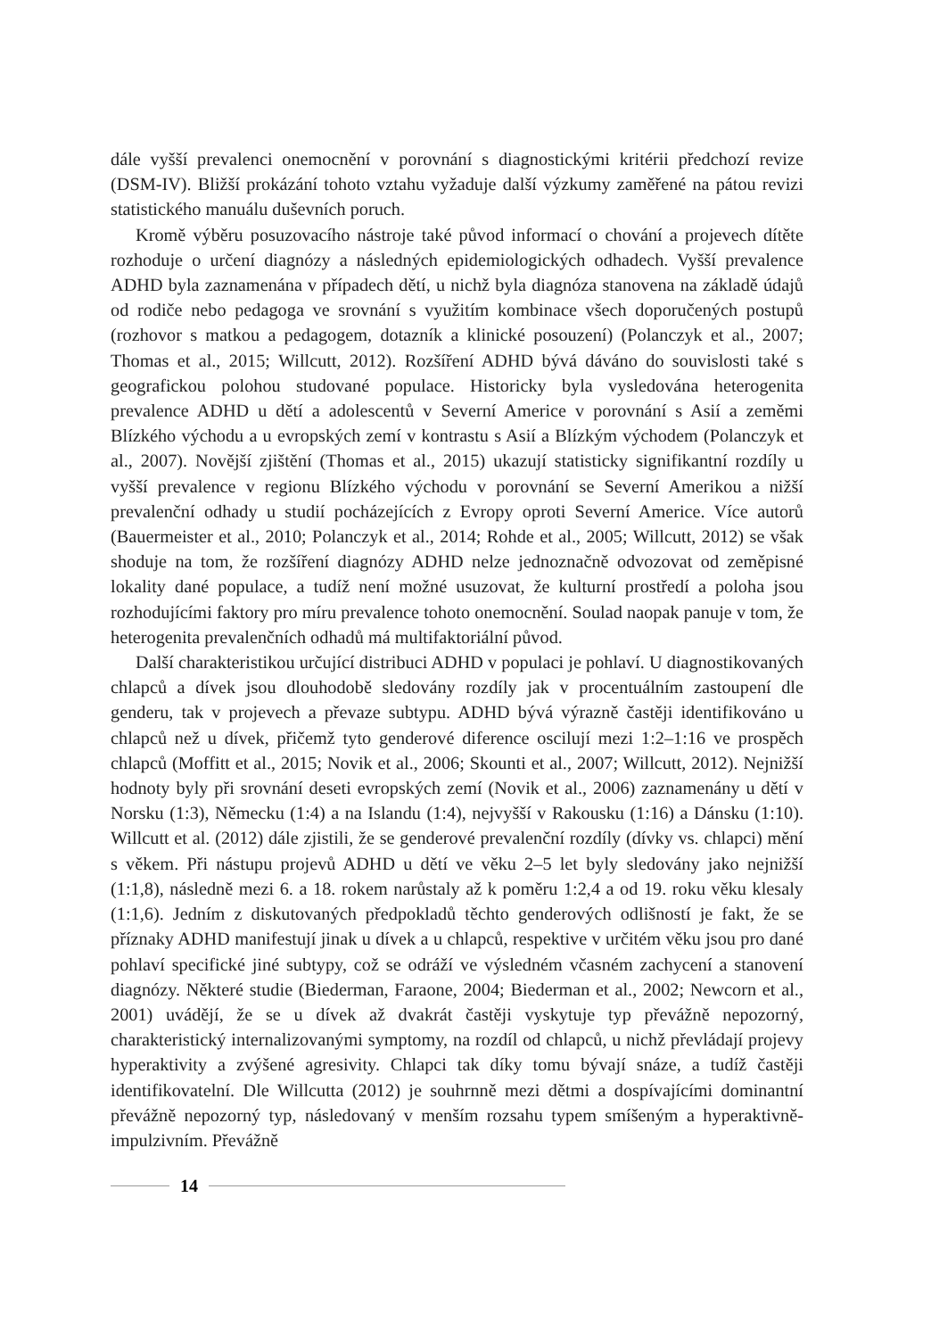dále vyšší prevalenci onemocnění v porovnání s diagnostickými kritérii předchozí revize (DSM-IV). Bližší prokázání tohoto vztahu vyžaduje další výzkumy zaměřené na pátou revizi statistického manuálu duševních poruch.
Kromě výběru posuzovacího nástroje také původ informací o chování a projevech dítěte rozhoduje o určení diagnózy a následných epidemiologických odhadech. Vyšší prevalence ADHD byla zaznamenána v případech dětí, u nichž byla diagnóza stanovena na základě údajů od rodiče nebo pedagoga ve srovnání s využitím kombinace všech doporučených postupů (rozhovor s matkou a pedagogem, dotazník a klinické posouzení) (Polanczyk et al., 2007; Thomas et al., 2015; Willcutt, 2012). Rozšíření ADHD bývá dáváno do souvislosti také s geografickou polohou studované populace. Historicky byla vysledována heterogenita prevalence ADHD u dětí a adolescentů v Severní Americe v porovnání s Asií a zeměmi Blízkého východu a u evropských zemí v kontrastu s Asií a Blízkým východem (Polanczyk et al., 2007). Novější zjištění (Thomas et al., 2015) ukazují statisticky signifikantní rozdíly u vyšší prevalence v regionu Blízkého východu v porovnání se Severní Amerikou a nižší prevalenční odhady u studií pocházejících z Evropy oproti Severní Americe. Více autorů (Bauermeister et al., 2010; Polanczyk et al., 2014; Rohde et al., 2005; Willcutt, 2012) se však shoduje na tom, že rozšíření diagnózy ADHD nelze jednoznačně odvozovat od zeměpisné lokality dané populace, a tudíž není možné usuzovat, že kulturní prostředí a poloha jsou rozhodujícími faktory pro míru prevalence tohoto onemocnění. Soulad naopak panuje v tom, že heterogenita prevalenčních odhadů má multifaktoriální původ.
Další charakteristikou určující distribuci ADHD v populaci je pohlaví. U diagnostikovaných chlapců a dívek jsou dlouhodobě sledovány rozdíly jak v procentuálním zastoupení dle genderu, tak v projevech a převaze subtypu. ADHD bývá výrazně častěji identifikováno u chlapců než u dívek, přičemž tyto genderové diference oscilují mezi 1:2–1:16 ve prospěch chlapců (Moffitt et al., 2015; Novik et al., 2006; Skounti et al., 2007; Willcutt, 2012). Nejnižší hodnoty byly při srovnání deseti evropských zemí (Novik et al., 2006) zaznamenány u dětí v Norsku (1:3), Německu (1:4) a na Islandu (1:4), nejvyšší v Rakousku (1:16) a Dánsku (1:10). Willcutt et al. (2012) dále zjistili, že se genderové prevalenční rozdíly (dívky vs. chlapci) mění s věkem. Při nástupu projevů ADHD u dětí ve věku 2–5 let byly sledovány jako nejnižší (1:1,8), následně mezi 6. a 18. rokem narůstaly až k poměru 1:2,4 a od 19. roku věku klesaly (1:1,6). Jedním z diskutovaných předpokladů těchto genderových odlišností je fakt, že se příznaky ADHD manifestují jinak u dívek a u chlapců, respektive v určitém věku jsou pro dané pohlaví specifické jiné subtypy, což se odráží ve výsledném včasném zachycení a stanovení diagnózy. Některé studie (Biederman, Faraone, 2004; Biederman et al., 2002; Newcorn et al., 2001) uvádějí, že se u dívek až dvakrát častěji vyskytuje typ převážně nepozorný, charakteristický internalizovanými symptomy, na rozdíl od chlapců, u nichž převládají projevy hyperaktivity a zvýšené agresivity. Chlapci tak díky tomu bývají snáze, a tudíž častěji identifikovatelní. Dle Willcutta (2012) je souhrnně mezi dětmi a dospívajícími dominantní převážně nepozorný typ, následovaný v menším rozsahu typem smíšeným a hyperaktivně-impulzivním. Převážně
14